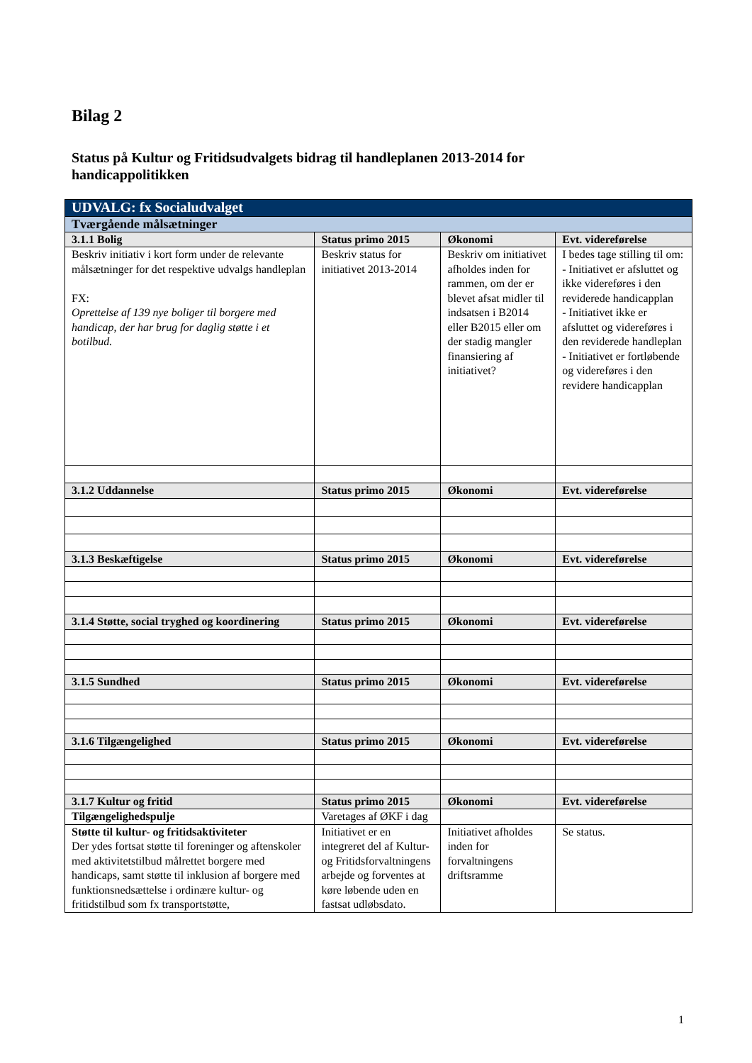Bilag 2
Status på Kultur og Fritidsudvalgets bidrag til handleplanen 2013-2014 for handicappolitikken
| UDVALG: fx Socialudvalget | | | |
| Tværgående målsætninger | | | |
| 3.1.1 Bolig | Status primo 2015 | Økonomi | Evt. videreførelse |
| Beskriv initiativ i kort form under de relevante målsætninger for det respektive udvalgs handleplan FX: Oprettelse af 139 nye boliger til borgere med handicap, der har brug for daglig støtte i et botilbud. | Beskriv status for initiativet 2013-2014 | Beskriv om initiativet afholdes inden for rammen, om der er blevet afsat midler til indsatsen i B2014 eller B2015 eller om der stadig mangler finansiering af initiativet? | I bedes tage stilling til om: - Initiativet er afsluttet og ikke videreføres i den reviderede handicapplan - Initiativet ikke er afsluttet og videreføres i den reviderede handleplan - Initiativet er fortløbende og videreføres i den revidere handicapplan |
| 3.1.2 Uddannelse | Status primo 2015 | Økonomi | Evt. videreførelse |
| 3.1.3 Beskæftigelse | Status primo 2015 | Økonomi | Evt. videreførelse |
| 3.1.4 Støtte, social tryghed og koordinering | Status primo 2015 | Økonomi | Evt. videreførelse |
| 3.1.5 Sundhed | Status primo 2015 | Økonomi | Evt. videreførelse |
| 3.1.6 Tilgængelighed | Status primo 2015 | Økonomi | Evt. videreførelse |
| 3.1.7 Kultur og fritid | Status primo 2015 | Økonomi | Evt. videreførelse |
| Tilgængelighedspulje | Varetages af ØKF i dag | | |
| Støtte til kultur- og fritidsaktiviteter Der ydes fortsat støtte til foreninger og aftenskoler med aktivitetstilbud målrettet borgere med handicaps, samt støtte til inklusion af borgere med funktionsnedsættelse i ordinære kultur- og fritidstilbud som fx transportstøtte, | Initiativet er en integreret del af Kultur- og Fritidsforvaltningens arbejde og forventes at køre løbende uden en fastsat udløbsdato. | Initiativet afholdes inden for forvaltningens driftsramme | Se status. |
1